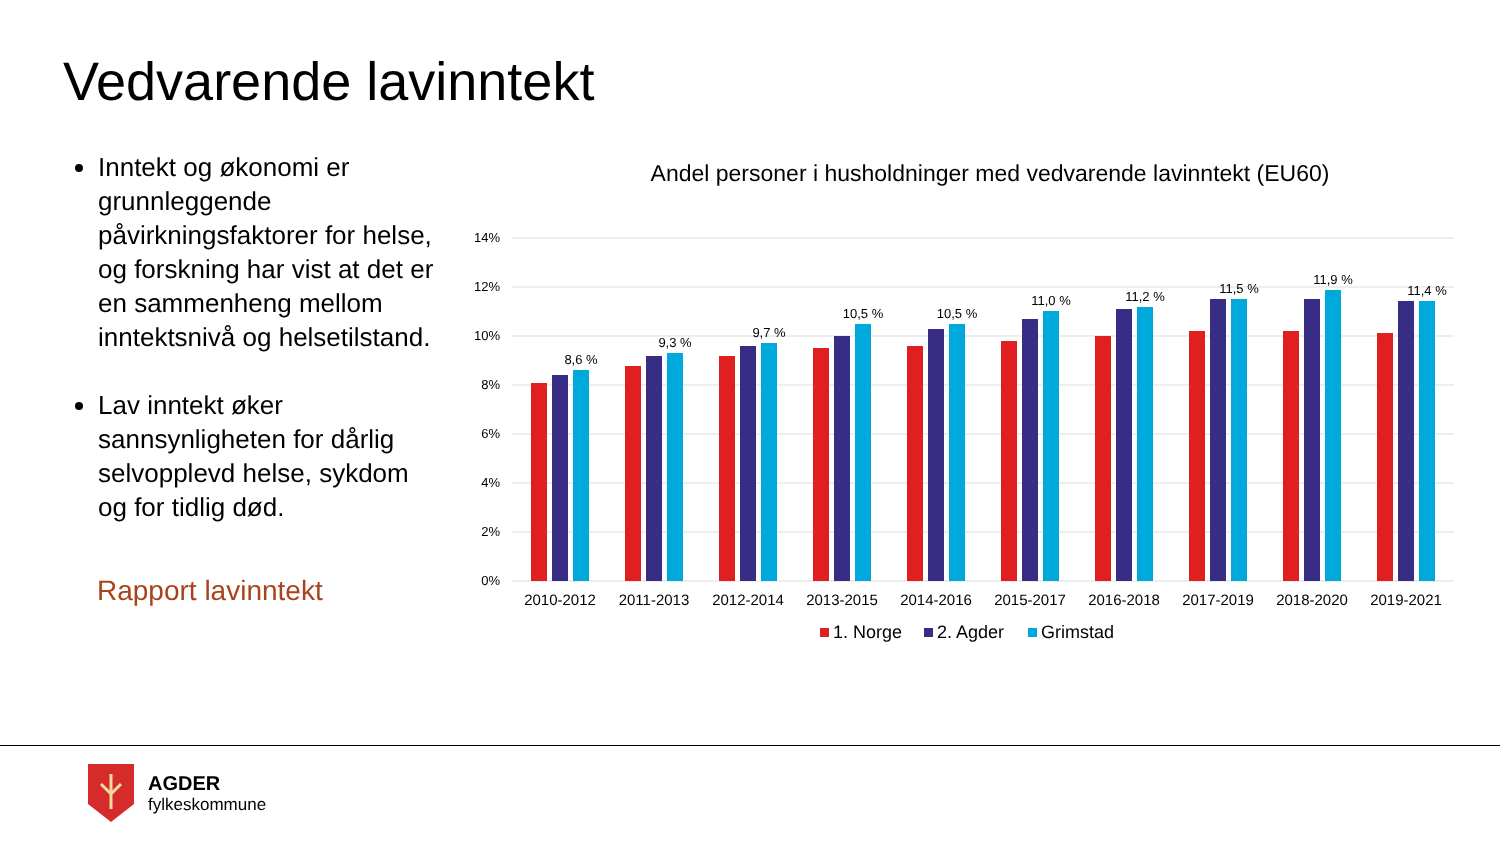Vedvarende lavinntekt
Inntekt og økonomi er grunnleggende påvirkningsfaktorer for helse, og forskning har vist at det er en sammenheng mellom inntektsnivå og helsetilstand.
Lav inntekt øker sannsynligheten for dårlig selvopplevd helse, sykdom og for tidlig død.
Rapport lavinntekt
Andel personer i husholdninger med vedvarende lavinntekt (EU60)
14%
12%
10%
8%
6%
4%
2%
0%
8,6 %
9,3 %
9,7 %
10,5 %
10,5 %
11,0 %
11,2 %
11,5 %
11,9 %
11,4 %
2010-2012
2011-2013
2012-2014
2013-2015
2014-2016
2015-2017
2016-2018
2017-2019
2018-2020
2019-2021
1. Norge
2. Agder
Grimstad
AGDER
fylkeskommune